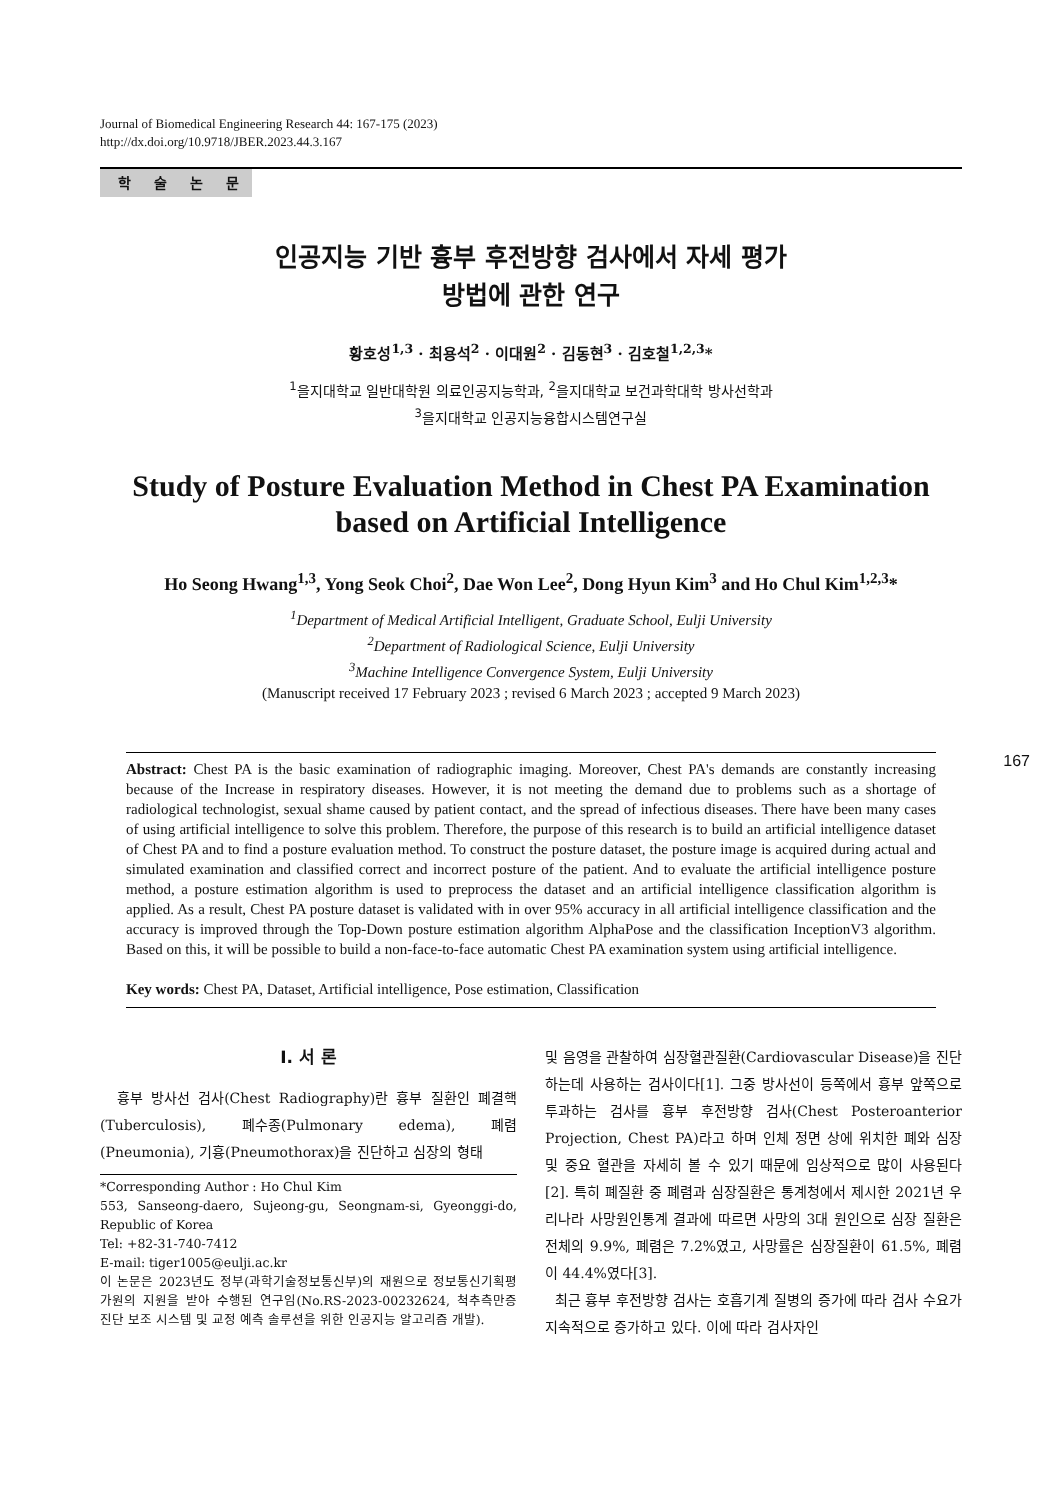Journal of Biomedical Engineering Research 44: 167-175 (2023)
http://dx.doi.org/10.9718/JBER.2023.44.3.167
학 술 논 문
인공지능 기반 흉부 후전방향 검사에서 자세 평가
방법에 관한 연구
황호성<sup>1,3</sup> · 최용석<sup>2</sup> · 이대원<sup>2</sup> · 김동현<sup>3</sup> · 김호철<sup>1,2,3</sup>*
<sup>1</sup> 을지대학교 일반대학원 의료인공지능학과, <sup>2</sup>을지대학교 보건과학대학 방사선학과
<sup>3</sup> 을지대학교 인공지능융합시스템연구실
Study of Posture Evaluation Method in Chest PA Examination based on Artificial Intelligence
Ho Seong Hwang<sup>1,3</sup>, Yong Seok Choi<sup>2</sup>, Dae Won Lee<sup>2</sup>, Dong Hyun Kim<sup>3</sup> and Ho Chul Kim<sup>1,2,3</sup>*
<sup>1</sup> Department of Medical Artificial Intelligent, Graduate School, Eulji University
<sup>2</sup> Department of Radiological Science, Eulji University
<sup>3</sup> Machine Intelligence Convergence System, Eulji University
(Manuscript received 17 February 2023 ; revised 6 March 2023 ; accepted 9 March 2023)
Abstract: Chest PA is the basic examination of radiographic imaging. Moreover, Chest PA's demands are constantly increasing because of the Increase in respiratory diseases. However, it is not meeting the demand due to problems such as a shortage of radiological technologist, sexual shame caused by patient contact, and the spread of infectious diseases. There have been many cases of using artificial intelligence to solve this problem. Therefore, the purpose of this research is to build an artificial intelligence dataset of Chest PA and to find a posture evaluation method. To construct the posture dataset, the posture image is acquired during actual and simulated examination and classified correct and incorrect posture of the patient. And to evaluate the artificial intelligence posture method, a posture estimation algorithm is used to preprocess the dataset and an artificial intelligence classification algorithm is applied. As a result, Chest PA posture dataset is validated with in over 95% accuracy in all artificial intelligence classification and the accuracy is improved through the Top-Down posture estimation algorithm AlphaPose and the classification InceptionV3 algorithm. Based on this, it will be possible to build a non-face-to-face automatic Chest PA examination system using artificial intelligence.
Key words: Chest PA, Dataset, Artificial intelligence, Pose estimation, Classification
167
I. 서 론
흉부 방사선 검사(Chest Radiography)란 흉부 질환인 폐결핵(Tuberculosis), 폐수종(Pulmonary edema), 폐렴(Pneumonia), 기흉(Pneumothorax)을 진단하고 심장의 형태
*Corresponding Author : Ho Chul Kim
553, Sanseong-daero, Sujeong-gu, Seongnam-si, Gyeonggi-do, Republic of Korea
Tel: +82-31-740-7412
E-mail: tiger1005@eulji.ac.kr
이 논문은 2023년도 정부(과학기술정보통신부)의 재원으로 정보통신기획평가원의 지원을 받아 수행된 연구임(No.RS-2023-00232624, 척추측만증 진단 보조 시스템 및 교정 예측 솔루션을 위한 인공지능 알고리즘 개발).
및 음영을 관찰하여 심장혈관질환(Cardiovascular Disease)을 진단하는데 사용하는 검사이다[1]. 그중 방사선이 등쪽에서 흉부 앞쪽으로 투과하는 검사를 흉부 후전방향 검사(Chest Posteroanterior Projection, Chest PA)라고 하며 인체 정면 상에 위치한 폐와 심장 및 중요 혈관을 자세히 볼 수 있기 때문에 임상적으로 많이 사용된다[2]. 특히 폐질환 중 폐렴과 심장질환은 통계청에서 제시한 2021년 우리나라 사망원인통계 결과에 따르면 사망의 3대 원인으로 심장 질환은 전체의 9.9%, 폐렴은 7.2%였고, 사망률은 심장질환이 61.5%, 폐렴이 44.4%였다[3].
최근 흉부 후전방향 검사는 호흡기계 질병의 증가에 따라 검사 수요가 지속적으로 증가하고 있다. 이에 따라 검사자인